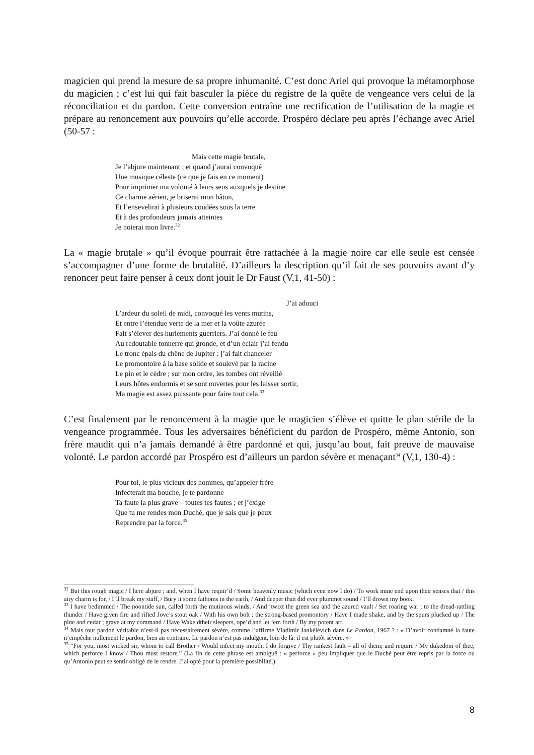magicien qui prend la mesure de sa propre inhumanité. C’est donc Ariel qui provoque la métamorphose du magicien ; c’est lui qui fait basculer la pièce du registre de la quête de vengeance vers celui de la réconciliation et du pardon. Cette conversion entraîne une rectification de l’utilisation de la magie et prépare au renoncement aux pouvoirs qu’elle accorde. Prospéro déclare peu après l’échange avec Ariel (50-57 :
Mais cette magie brutale,
Je l’abjure maintenant ; et quand j’aurai convoqué
Une musique céleste (ce que je fais en ce moment)
Pour imprimer ma volonté à leurs sens auxquels je destine
Ce charme aérien, je briserai mon bâton,
Et l’ensevelirai à plusieurs coudées sous la terre
Et à des profondeurs jamais atteintes
Je noierai mon livre.<sup>32</sup>
La « magie brutale » qu’il évoque pourrait être rattachée à la magie noire car elle seule est censée s’accompagner d’une forme de brutalité. D’ailleurs la description qu’il fait de ses pouvoirs avant d’y renoncer peut faire penser à ceux dont jouit le Dr Faust (V,1, 41-50) :
J’ai adouci
L’ardeur du soleil de midi, convoqué les vents mutins,
Et entre l’étendue verte de la mer et la voûte azurée
Fait s’élever des hurlements guerriers. J’ai donné le feu
Au redoutable tonnerre qui gronde, et d’un éclair j’ai fendu
Le tronc épais du chêne de Jupiter : j’ai fait chanceler
Le promontoire à la base solide et soulevé par la racine
Le pin et le cèdre ; sur mon ordre, les tombes ont réveillé
Leurs hôtes endormis et se sont ouvertes pour les laisser sortir,
Ma magie est assez puissante pour faire tout cela.<sup>33</sup>
C’est finalement par le renoncement à la magie que le magicien s’élève et quitte le plan stérile de la vengeance programmée. Tous les adversaires bénéficient du pardon de Prospéro, même Antonio, son frère maudit qui n’a jamais demandé à être pardonné et qui, jusqu’au bout, fait preuve de mauvaise volonté. Le pardon accordé par Prospéro est d’ailleurs un pardon sévère et menaçant<sup>34</sup> (V,1, 130-4) :
Pour toi, le plus vicieux des hommes, qu’appeler frère
Infecterait ma bouche, je te pardonne
Ta faute la plus grave – toutes tes fautes ; et j’exige
Que tu me rendes mon Duché, que je sais que je peux
Reprendre par la force.<sup>35</sup>
<sup>32</sup> But this rough magic / I here abjure ; and, when I have requir’d / Some heavenly music (which even now I do) / To work mine end upon their senses that / this airy charm is for, / I’ll break my staff, / Bury it some fathoms in the earth, / And deeper than did ever plummet sound / I’ll drown my book.
<sup>33</sup> I have bedimmed / The noontide sun, called forth the mutinous winds, / And ‘twixt the green sea and the azured vault / Set roaring war ; to the dread-rattling thunder / Have given fire and rifted Jove’s stout oak / With his own bolt : the strong-based promontory / Have I made shake, and by the spurs plucked up / The pine and cedar ; grave at my command / Have Wake dtheir sleepers, ope’d and let ‘em forth / By my potent art.
<sup>34</sup> Mais tout pardon véritable n’est-il pas nécessairement sévère, comme l’affirme Vladimir Jankélévich dans Le Pardon, 1967 ? : « D’avoir condamné la faute n’empêche nullement le pardon, bien au contraire. Le pardon n’est pas indulgent, loin de là: il est plutôt sévère. »
<sup>35</sup> “For you, most wicked sir, whom to call Brother / Would infect my mouth, I do forgive / Thy rankest fault – all of them; and require / My dukedom of thee, which perforce I know / Thou must restore.” (La fin de cette phrase est ambiguë : « perforce » peu impliquer que le Duché peut être repris par la force ou qu’Antonio peut se sentir obligé de le rendre. J’ai opté pour la première possibilité.)
8